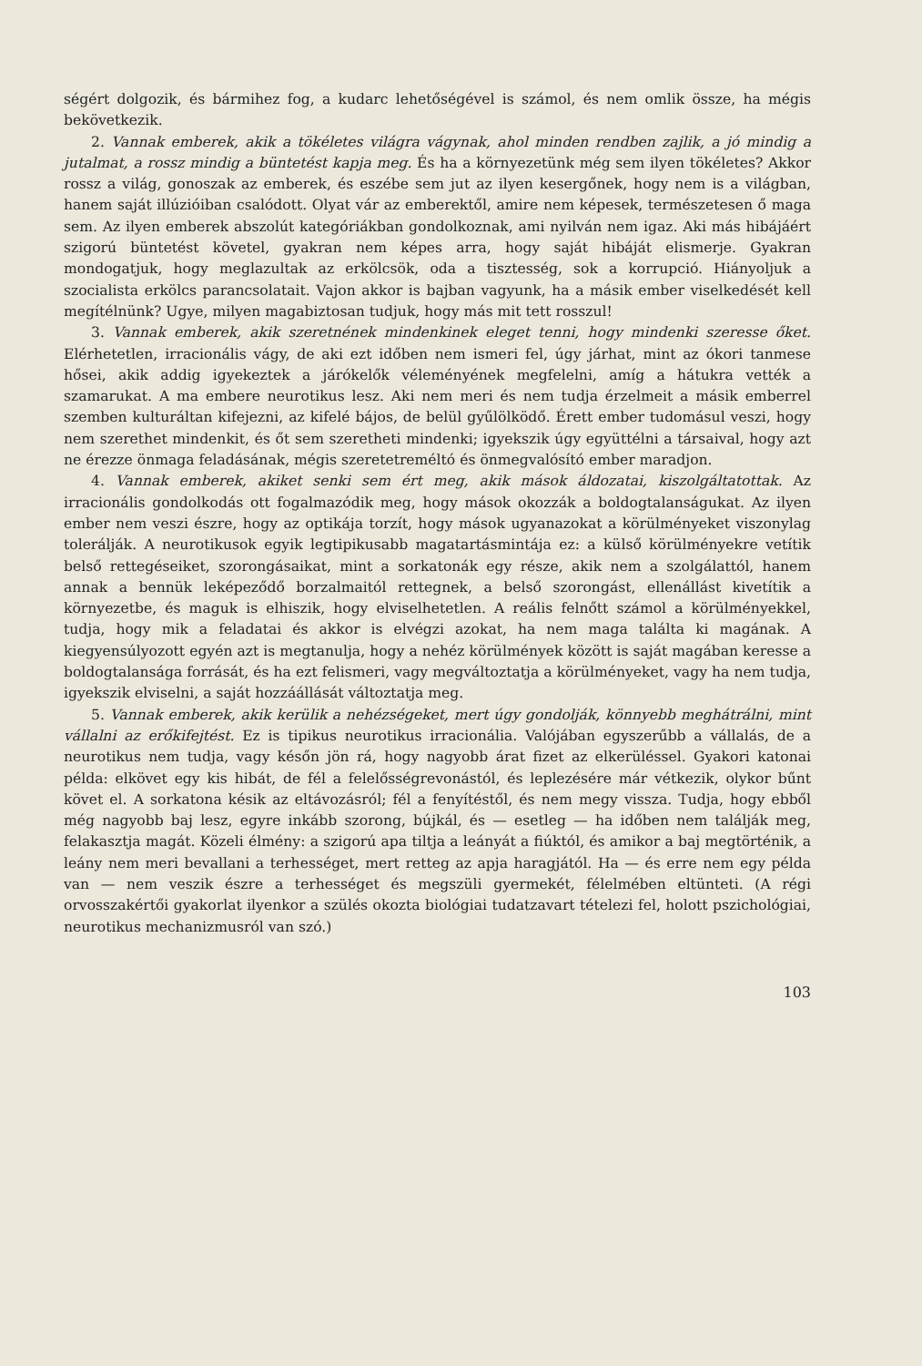ségért dolgozik, és bármihez fog, a kudarc lehetőségével is számol, és nem omlik össze, ha mégis bekövetkezik.
2. Vannak emberek, akik a tökéletes világra vágynak, ahol minden rendben zajlik, a jó mindig a jutalmat, a rossz mindig a büntetést kapja meg. És ha a környezetünk még sem ilyen tökéletes? Akkor rossz a világ, gonoszak az emberek, és eszébe sem jut az ilyen kesergőnek, hogy nem is a világban, hanem saját illúzióiban csalódott. Olyat vár az emberektől, amire nem képesek, természetesen ő maga sem. Az ilyen emberek abszolút kategóriákban gondolkoznak, ami nyilván nem igaz. Aki más hibájáért szigorú büntetést követel, gyakran nem képes arra, hogy saját hibáját elismerje. Gyakran mondogatjuk, hogy meglazultak az erkölcsök, oda a tisztesség, sok a korrupció. Hiányoljuk a szocialista erkölcs parancsolatait. Vajon akkor is bajban vagyunk, ha a másik ember viselkedését kell megítélnünk? Ugye, milyen magabiztosan tudjuk, hogy más mit tett rosszul!
3. Vannak emberek, akik szeretnének mindenkinek eleget tenni, hogy mindenki szeresse őket. Elérhetetlen, irracionális vágy, de aki ezt időben nem ismeri fel, úgy járhat, mint az ókori tanmese hősei, akik addig igyekeztek a járókelők véleményének megfelelni, amíg a hátukra vették a szamarukat. A ma embere neurotikus lesz. Aki nem meri és nem tudja érzelmeit a másik emberrel szemben kulturáltan kifejezni, az kifelé bájos, de belül gyűlölködő. Érett ember tudomásul veszi, hogy nem szerethet mindenkit, és őt sem szeretheti mindenki; igyekszik úgy együttélni a társaival, hogy azt ne érezze önmaga feladásának, mégis szeretetreméltó és önmegvalósító ember maradjon.
4. Vannak emberek, akiket senki sem ért meg, akik mások áldozatai, kiszolgáltatottak. Az irracionális gondolkodás ott fogalmazódik meg, hogy mások okozzák a boldogtalanságukat. Az ilyen ember nem veszi észre, hogy az optikája torzít, hogy mások ugyanazokat a körülményeket viszonylag tolerálják. A neurotikusok egyik legtipikusabb magatartásmintája ez: a külső körülményekre vetítik belső rettegéseiket, szorongásaikat, mint a sorkatonák egy része, akik nem a szolgálattól, hanem annak a bennük leképeződő borzalmaitól rettegnek, a belső szorongást, ellenállást kivetítik a környezetbe, és maguk is elhiszik, hogy elviselhetetlen. A reális felnőtt számol a körülményekkel, tudja, hogy mik a feladatai és akkor is elvégzi azokat, ha nem maga találta ki magának. A kiegyensúlyozott egyén azt is megtanulja, hogy a nehéz körülmények között is saját magában keresse a boldogtalansága forrását, és ha ezt felismeri, vagy megváltoztatja a körülményeket, vagy ha nem tudja, igyekszik elviselni, a saját hozzáállását változtatja meg.
5. Vannak emberek, akik kerülik a nehézségeket, mert úgy gondolják, könnyebb meghátrálni, mint vállalni az erőkifejtést. Ez is tipikus neurotikus irracionália. Valójában egyszerűbb a vállalás, de a neurotikus nem tudja, vagy későn jön rá, hogy nagyobb árat fizet az elkerüléssel. Gyakori katonai példa: elkövet egy kis hibát, de fél a felelősségrevonástól, és leplezésére már vétkezik, olykor bűnt követ el. A sorkatona késik az eltávozásról; fél a fenyítéstől, és nem megy vissza. Tudja, hogy ebből még nagyobb baj lesz, egyre inkább szorong, bújkál, és — esetleg — ha időben nem találják meg, felakasztja magát. Közeli élmény: a szigorú apa tiltja a leányát a fiúktól, és amikor a baj megtörténik, a leány nem meri bevallani a terhességet, mert retteg az apja haragjától. Ha — és erre nem egy példa van — nem veszik észre a terhességet és megszüli gyermekét, félelmében eltünteti. (A régi orvosszakértői gyakorlat ilyenkor a szülés okozta biológiai tudatzavart tételezi fel, holott pszichológiai, neurotikus mechanizmusról van szó.)
103